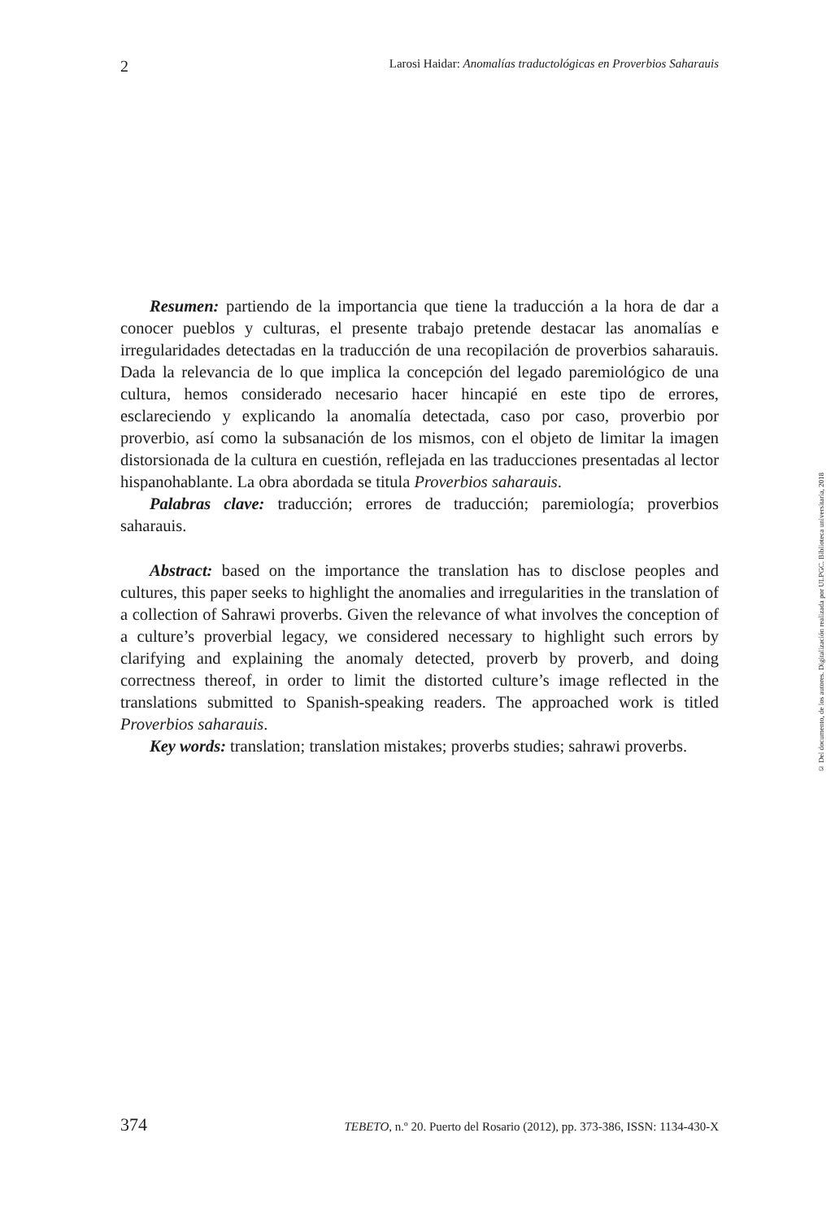2 Larosi Haidar: Anomalías traductológicas en Proverbios Saharauis
Resumen: partiendo de la importancia que tiene la traducción a la hora de dar a conocer pueblos y culturas, el presente trabajo pretende destacar las anomalías e irregularidades detectadas en la traducción de una recopilación de proverbios saharauis. Dada la relevancia de lo que implica la concepción del legado paremiológico de una cultura, hemos considerado necesario hacer hincapié en este tipo de errores, esclareciendo y explicando la anomalía detectada, caso por caso, proverbio por proverbio, así como la subsanación de los mismos, con el objeto de limitar la imagen distorsionada de la cultura en cuestión, reflejada en las traducciones presentadas al lector hispanohablante. La obra abordada se titula Proverbios saharauis.
Palabras clave: traducción; errores de traducción; paremiología; proverbios saharauis.
Abstract: based on the importance the translation has to disclose peoples and cultures, this paper seeks to highlight the anomalies and irregularities in the translation of a collection of Sahrawi proverbs. Given the relevance of what involves the conception of a culture’s proverbial legacy, we considered necessary to highlight such errors by clarifying and explaining the anomaly detected, proverb by proverb, and doing correctness thereof, in order to limit the distorted culture’s image reflected in the translations submitted to Spanish-speaking readers. The approached work is titled Proverbios saharauis.
Key words: translation; translation mistakes; proverbs studies; sahrawi proverbs.
374 TEBETO, n.º 20. Puerto del Rosario (2012), pp. 373-386, ISSN: 1134-430-X
© Del documento, de los autores. Digitalización realizada por ULPGC. Biblioteca universitaria, 2018